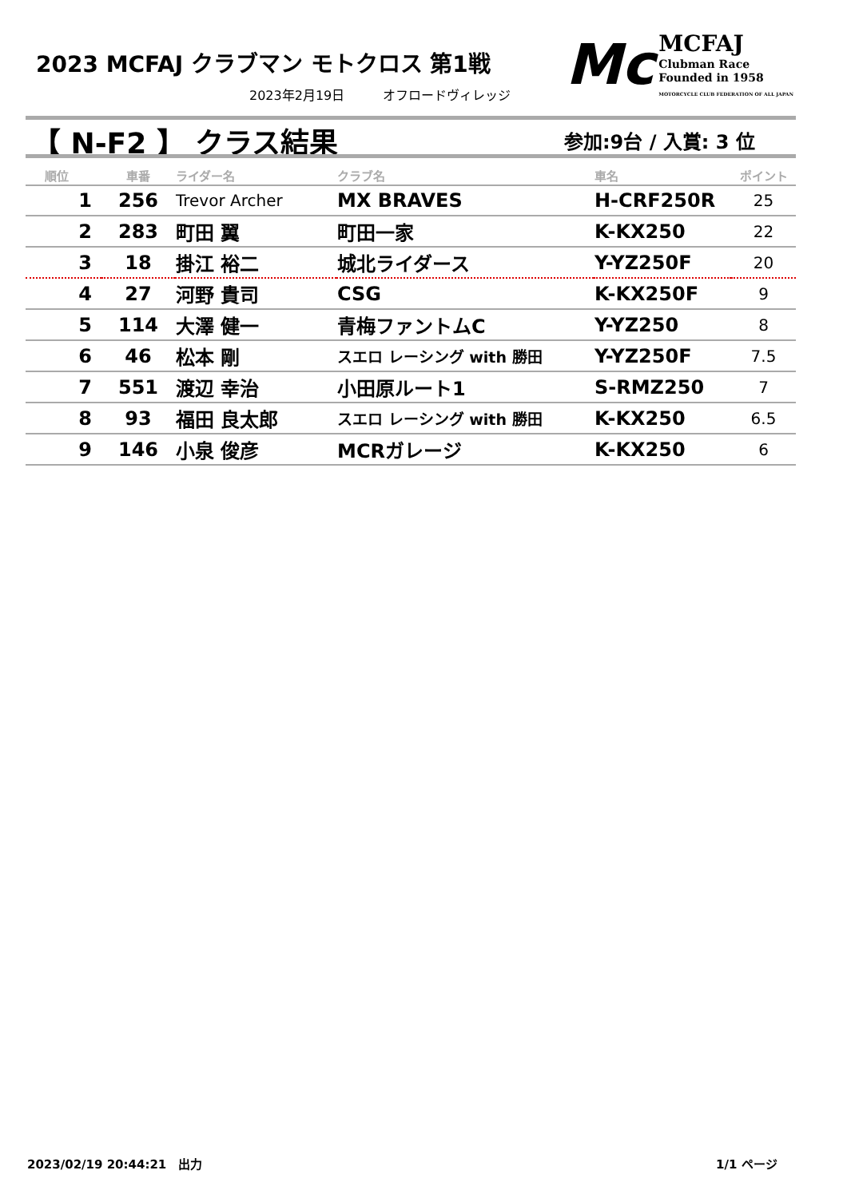2023 MCFAJ クラブマン モトクロス 第1戦
2023年2月19日　　　オフロードヴィレッジ
Mc MCFAJ
Clubman Race
Founded in 1958
MOTORCYCLE CLUB FEDERATION OF ALL JAPAN
【 N-F2 】 クラス結果 参加:9台 / 入賞: 3 位
| 順位 | 車番 | ライダー名 | クラブ名 | 車名 | ポイント |
| --- | --- | --- | --- | --- | --- |
| 1 | 256 | Trevor Archer | MX BRAVES | H-CRF250R | 25 |
| 2 | 283 | 町田 翼 | 町田一家 | K-KX250 | 22 |
| 3 | 18 | 掛江 裕二 | 城北ライダース | Y-YZ250F | 20 |
| 4 | 27 | 河野 貴司 | CSG | K-KX250F | 9 |
| 5 | 114 | 大澤 健一 | 青梅ファントムC | Y-YZ250 | 8 |
| 6 | 46 | 松本 剛 | スエロ レーシング with 勝田 | Y-YZ250F | 7.5 |
| 7 | 551 | 渡辺 幸治 | 小田原ルート1 | S-RMZ250 | 7 |
| 8 | 93 | 福田 良太郎 | スエロ レーシング with 勝田 | K-KX250 | 6.5 |
| 9 | 146 | 小泉 俊彦 | MCRガレージ | K-KX250 | 6 |
2023/02/19 20:44:21　出力 1/1 ページ